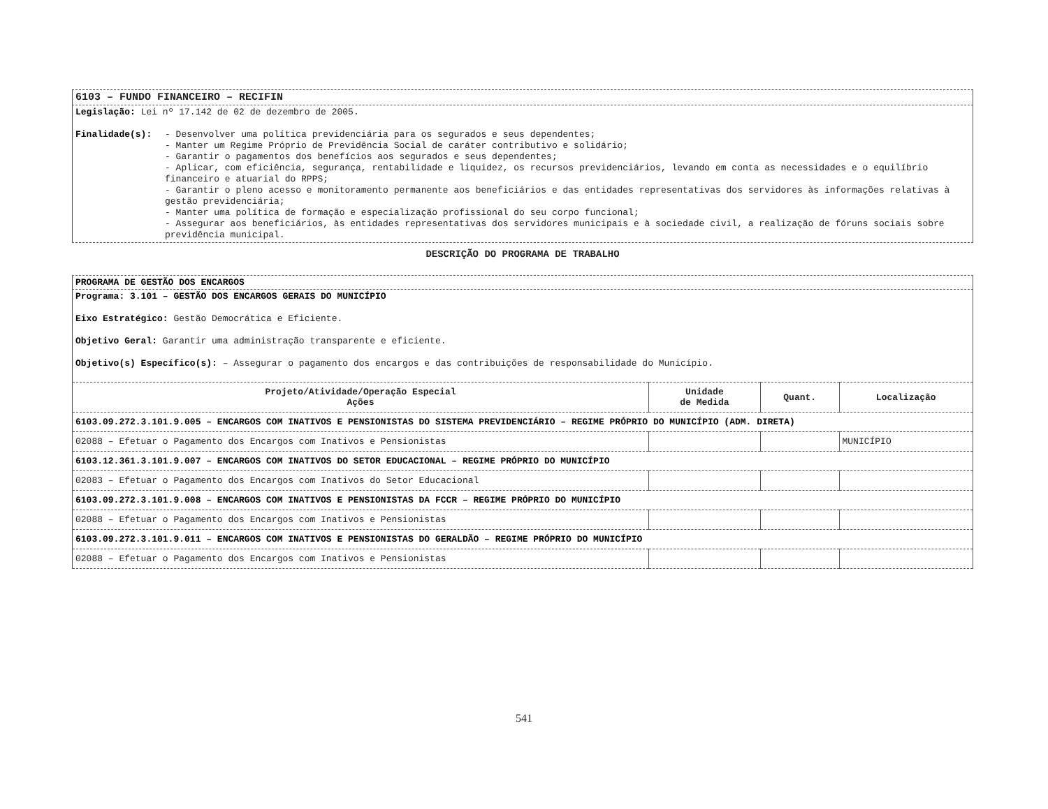6103 – FUNDO FINANCEIRO – RECIFIN
Legislação: Lei nº 17.142 de 02 de dezembro de 2005.
Finalidade(s):
- Desenvolver uma política previdenciária para os segurados e seus dependentes;
- Manter um Regime Próprio de Previdência Social de caráter contributivo e solidário;
- Garantir o pagamentos dos benefícios aos segurados e seus dependentes;
- Aplicar, com eficiência, segurança, rentabilidade e liquidez, os recursos previdenciários, levando em conta as necessidades e o equilíbrio financeiro e atuarial do RPPS;
- Garantir o pleno acesso e monitoramento permanente aos beneficiários e das entidades representativas dos servidores às informações relativas à gestão previdenciária;
- Manter uma política de formação e especialização profissional do seu corpo funcional;
- Assegurar aos beneficiários, às entidades representativas dos servidores municipais e à sociedade civil, a realização de fóruns sociais sobre previdência municipal.
DESCRIÇÃO DO PROGRAMA DE TRABALHO
PROGRAMA DE GESTÃO DOS ENCARGOS
Programa: 3.101 – GESTÃO DOS ENCARGOS GERAIS DO MUNICÍPIO
Eixo Estratégico: Gestão Democrática e Eficiente.
Objetivo Geral: Garantir uma administração transparente e eficiente.
Objetivo(s) Específico(s): – Assegurar o pagamento dos encargos e das contribuições de responsabilidade do Município.
| Projeto/Atividade/Operação Especial Ações | Unidade de Medida | Quant. | Localização |
| --- | --- | --- | --- |
| 6103.09.272.3.101.9.005 – ENCARGOS COM INATIVOS E PENSIONISTAS DO SISTEMA PREVIDENCIÁRIO – REGIME PRÓPRIO DO MUNICÍPIO (ADM. DIRETA) | | | |
| 02088 – Efetuar o Pagamento dos Encargos com Inativos e Pensionistas | | | MUNICÍPIO |
| 6103.12.361.3.101.9.007 – ENCARGOS COM INATIVOS DO SETOR EDUCACIONAL – REGIME PRÓPRIO DO MUNICÍPIO | | | |
| 02083 – Efetuar o Pagamento dos Encargos com Inativos do Setor Educacional | | | |
| 6103.09.272.3.101.9.008 – ENCARGOS COM INATIVOS E PENSIONISTAS DA FCCR – REGIME PRÓPRIO DO MUNICÍPIO | | | |
| 02088 – Efetuar o Pagamento dos Encargos com Inativos e Pensionistas | | | |
| 6103.09.272.3.101.9.011 – ENCARGOS COM INATIVOS E PENSIONISTAS DO GERALDÃO – REGIME PRÓPRIO DO MUNICÍPIO | | | |
| 02088 – Efetuar o Pagamento dos Encargos com Inativos e Pensionistas | | | |
541